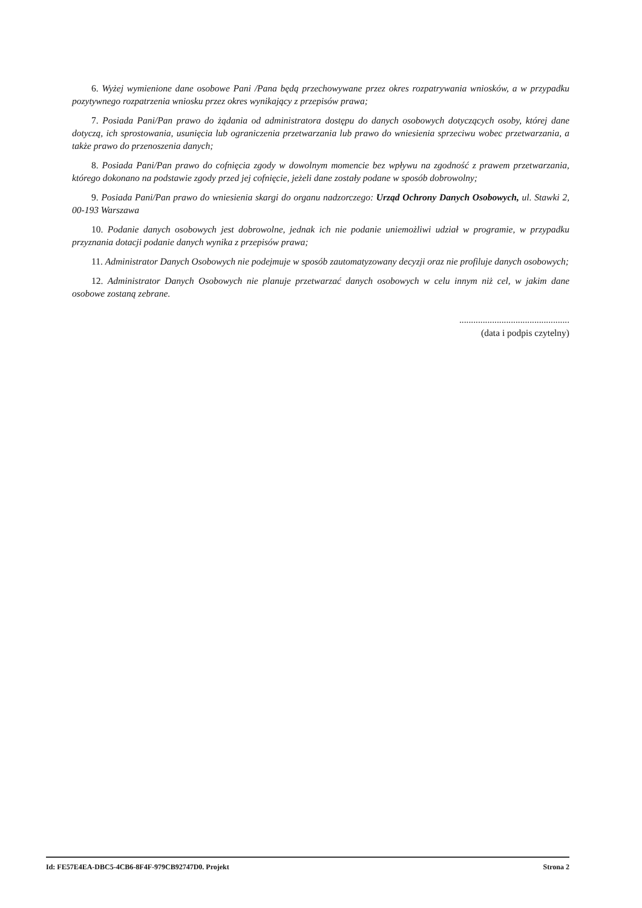6. Wyżej wymienione dane osobowe Pani /Pana będą przechowywane przez okres rozpatrywania wniosków, a w przypadku pozytywnego rozpatrzenia wniosku przez okres wynikający z przepisów prawa;
7. Posiada Pani/Pan prawo do żądania od administratora dostępu do danych osobowych dotyczących osoby, której dane dotyczą, ich sprostowania, usunięcia lub ograniczenia przetwarzania lub prawo do wniesienia sprzeciwu wobec przetwarzania, a także prawo do przenoszenia danych;
8. Posiada Pani/Pan prawo do cofnięcia zgody w dowolnym momencie bez wpływu na zgodność z prawem przetwarzania, którego dokonano na podstawie zgody przed jej cofnięcie, jeżeli dane zostały podane w sposób dobrowolny;
9. Posiada Pani/Pan prawo do wniesienia skargi do organu nadzorczego: Urząd Ochrony Danych Osobowych, ul. Stawki 2, 00-193 Warszawa
10. Podanie danych osobowych jest dobrowolne, jednak ich nie podanie uniemożliwi udział w programie, w przypadku przyznania dotacji podanie danych wynika z przepisów prawa;
11. Administrator Danych Osobowych nie podejmuje w sposób zautomatyzowany decyzji oraz nie profiluje danych osobowych;
12. Administrator Danych Osobowych nie planuje przetwarzać danych osobowych w celu innym niż cel, w jakim dane osobowe zostaną zebrane.
...............................................
(data i podpis czytelny)
Id: FE57E4EA-DBC5-4CB6-8F4F-979CB92747D0. Projekt Strona 2